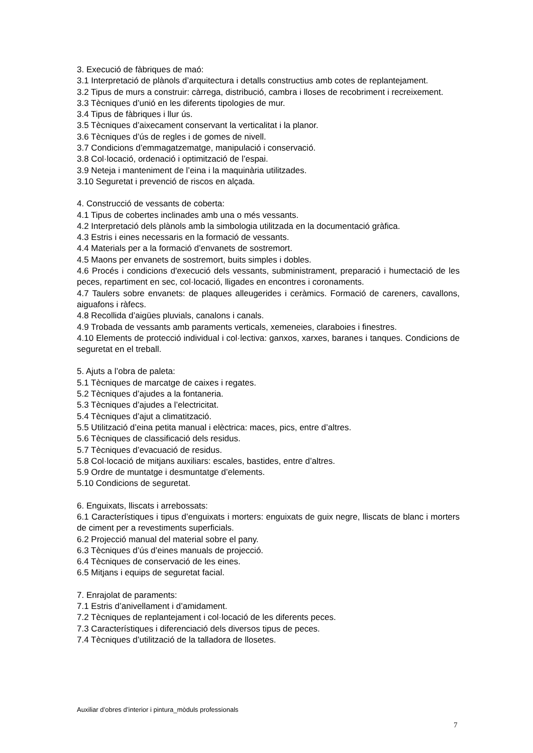3. Execució de fàbriques de maó:
3.1 Interpretació de plànols d’arquitectura i detalls constructius amb cotes de replantejament.
3.2 Tipus de murs a construir: càrrega, distribució, cambra i lloses de recobriment i recreixement.
3.3 Tècniques d’unió en les diferents tipologies de mur.
3.4 Tipus de fàbriques i llur ús.
3.5 Tècniques d’aixecament conservant la verticalitat i la planor.
3.6 Tècniques d’ús de regles i de gomes de nivell.
3.7 Condicions d’emmagatzematge, manipulació i conservació.
3.8 Col·locació, ordenació i optimització de l’espai.
3.9 Neteja i manteniment de l’eina i la maquinària utilitzades.
3.10 Seguretat i prevenció de riscos en alçada.
4. Construcció de vessants de coberta:
4.1 Tipus de cobertes inclinades amb una o més vessants.
4.2 Interpretació dels plànols amb la simbologia utilitzada en la documentació gràfica.
4.3 Estris i eines necessaris en la formació de vessants.
4.4 Materials per a la formació d’envanets de sostremort.
4.5 Maons per envanets de sostremort, buits simples i dobles.
4.6 Procés i condicions d'execució dels vessants, subministrament, preparació i humectació de les peces, repartiment en sec, col·locació, lligades en encontres i coronaments.
4.7 Taulers sobre envanets: de plaques alleugerides i ceràmics. Formació de careners, cavallons, aiguafons i ràfecs.
4.8 Recollida d’aigües pluvials, canalons i canals.
4.9 Trobada de vessants amb paraments verticals, xemeneies, claraboies i finestres.
4.10 Elements de protecció individual i col·lectiva: ganxos, xarxes, baranes i tanques. Condicions de seguretat en el treball.
5. Ajuts a l’obra de paleta:
5.1 Tècniques de marcatge de caixes i regates.
5.2 Tècniques d’ajudes a la fontaneria.
5.3 Tècniques d’ajudes a l’electricitat.
5.4 Tècniques d’ajut a climatització.
5.5 Utilització d’eina petita manual i elèctrica: maces, pics, entre d’altres.
5.6 Tècniques de classificació dels residus.
5.7 Tècniques d’evacuació de residus.
5.8 Col·locació de mitjans auxiliars: escales, bastides, entre d’altres.
5.9 Ordre de muntatge i desmuntatge d’elements.
5.10 Condicions de seguretat.
6. Enguixats, lliscats i arrebossats:
6.1 Característiques i tipus d’enguixats i morters: enguixats de guix negre, lliscats de blanc i morters de ciment per a revestiments superficials.
6.2 Projecció manual del material sobre el pany.
6.3 Tècniques d’ús d’eines manuals de projecció.
6.4 Tècniques de conservació de les eines.
6.5 Mitjans i equips de seguretat facial.
7. Enrajolat de paraments:
7.1 Estris d’anivellament i d’amidament.
7.2 Tècniques de replantejament i col·locació de les diferents peces.
7.3 Característiques i diferenciació dels diversos tipus de peces.
7.4 Tècniques d’utilització de la talladora de llosetes.
Auxiliar d’obres d’interior i pintura_mòduls professionals
7